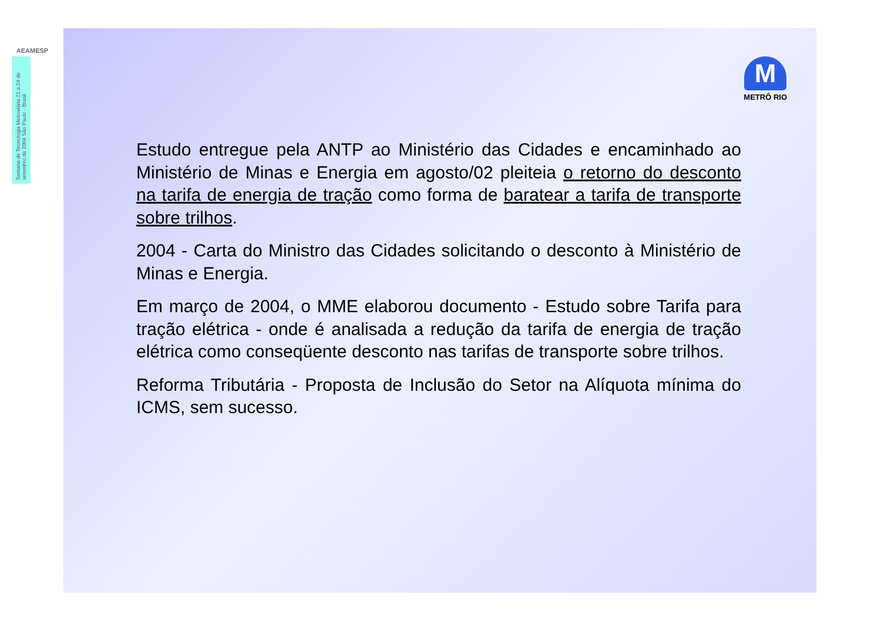AEAMESP
Semana de Tecnologia Metroviária 21 a 24 de setembro de 2004 São Paulo - Brasil
M
METRÔ RIO
Estudo entregue pela ANTP ao Ministério das Cidades e encaminhado ao Ministério de Minas e Energia em agosto/02 pleiteia o retorno do desconto na tarifa de energia de tração como forma de baratear a tarifa de transporte sobre trilhos.
2004 - Carta do Ministro das Cidades solicitando o desconto à Ministério de Minas e Energia.
Em março de 2004, o MME elaborou documento - Estudo sobre Tarifa para tração elétrica - onde é analisada a redução da tarifa de energia de tração elétrica como conseqüente desconto nas tarifas de transporte sobre trilhos.
Reforma Tributária - Proposta de Inclusão do Setor na Alíquota mínima do ICMS, sem sucesso.